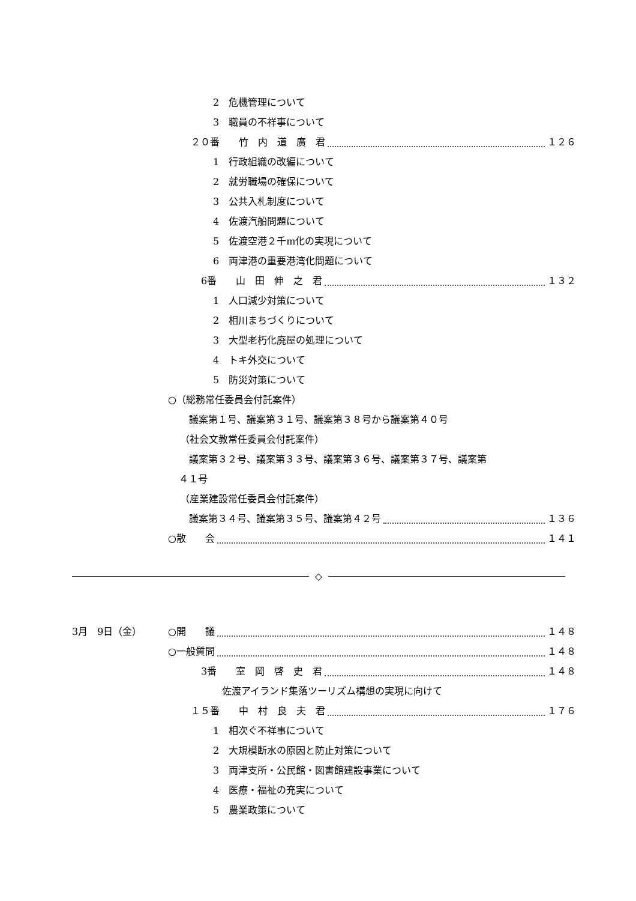2　危機管理について
3　職員の不祥事について
２０番　　竹　内　道　廣　君 １２６
1　行政組織の改編について
2　就労職場の確保について
3　公共入札制度について
4　佐渡汽船問題について
5　佐渡空港２千m化の実現について
6　両津港の重要港湾化問題について
6番　　山　田　伸　之　君 １３２
1　人口減少対策について
2　相川まちづくりについて
3　大型老朽化廃屋の処理について
4　トキ外交について
5　防災対策について
○（総務常任委員会付託案件）
議案第１号、議案第３１号、議案第３８号から議案第４０号
（社会文教常任委員会付託案件）
議案第３２号、議案第３３号、議案第３６号、議案第３７号、議案第
４１号
（産業建設常任委員会付託案件）
議案第３４号、議案第３５号、議案第４２号 １３６
○散　　会 １４１
◇
3月　9日（金） ○開　　議 １４８
○一般質問 １４８
3番　　室　岡　啓　史　君 １４８
佐渡アイランド集落ツーリズム構想の実現に向けて
１５番　　中　村　良　夫　君 １７６
1　相次ぐ不祥事について
2　大規模断水の原因と防止対策について
3　両津支所・公民館・図書館建設事業について
4　医療・福祉の充実について
5　農業政策について